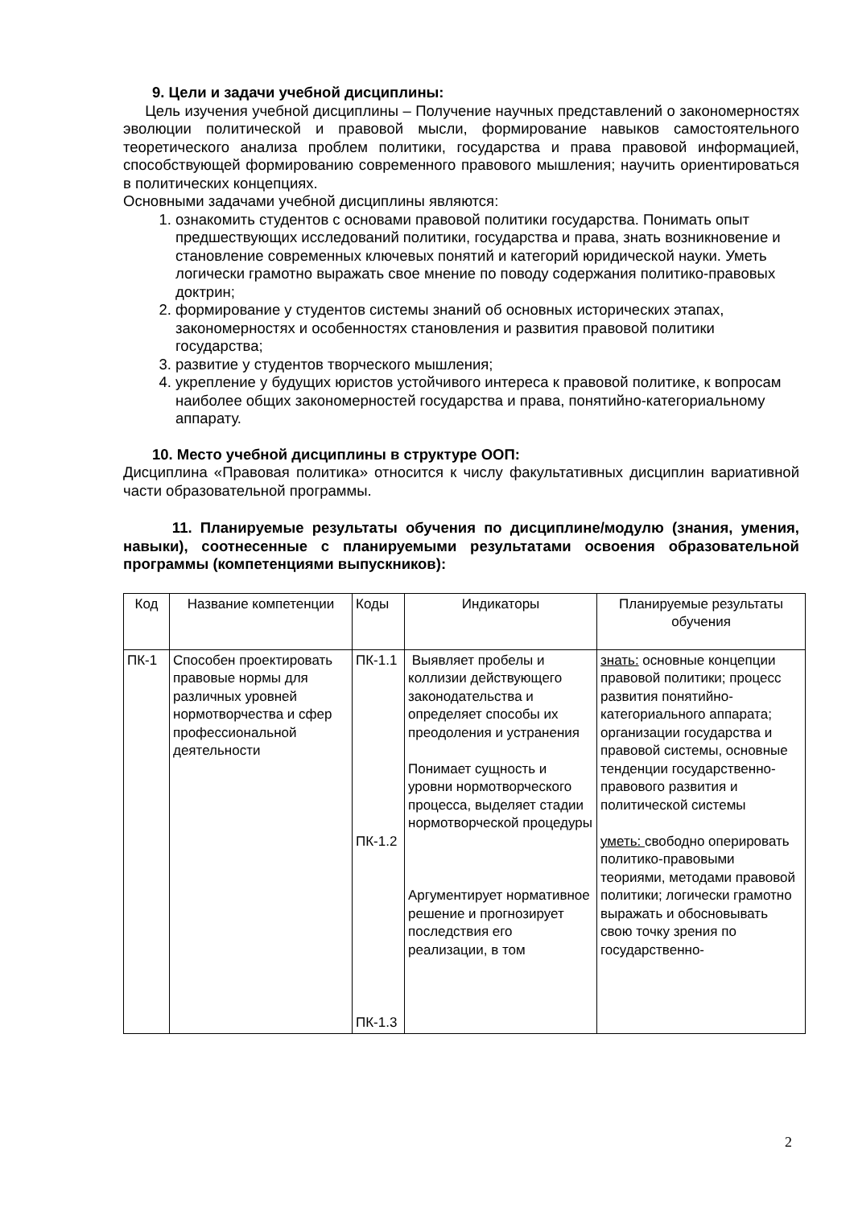9. Цели и задачи учебной дисциплины:
Цель изучения учебной дисциплины – Получение научных представлений о закономерностях эволюции политической и правовой мысли, формирование навыков самостоятельного теоретического анализа проблем политики, государства и права правовой информацией, способствующей формированию современного правового мышления; научить ориентироваться в политических концепциях.
Основными задачами учебной дисциплины являются:
1. ознакомить студентов с основами правовой политики государства. Понимать опыт предшествующих исследований политики, государства и права, знать возникновение и становление современных ключевых понятий и категорий юридической науки. Уметь логически грамотно выражать свое мнение по поводу содержания политико-правовых доктрин;
2. формирование у студентов системы знаний об основных исторических этапах, закономерностях и особенностях становления и развития правовой политики государства;
3. развитие у студентов творческого мышления;
4. укрепление у будущих юристов устойчивого интереса к правовой политике, к вопросам наиболее общих закономерностей государства и права, понятийно-категориальному аппарату.
10. Место учебной дисциплины в структуре ООП:
Дисциплина «Правовая политика» относится к числу факультативных дисциплин вариативной части образовательной программы.
11. Планируемые результаты обучения по дисциплине/модулю (знания, умения, навыки), соотнесенные с планируемыми результатами освоения образовательной программы (компетенциями выпускников):
| Код | Название компетенции | Коды | Индикаторы | Планируемые результаты обучения |
| ПК-1 | Способен проектировать правовые нормы для различных уровней нормотворчества и сфер профессиональной деятельности | ПК-1.1 ПК-1.2 ПК-1.3 | Выявляет пробелы и коллизии действующего законодательства и определяет способы их преодоления и устранения Понимает сущность и уровни нормотворческого процесса, выделяет стадии нормотворческой процедуры Аргументирует нормативное решение и прогнозирует последствия его реализации, в том | знать: основные концепции правовой политики; процесс развития понятийно-категориального аппарата; организации государства и правовой системы, основные тенденции государственно-правового развития и политической системы уметь: свободно оперировать политико-правовыми теориями, методами правовой политики; логически грамотно выражать и обосновывать свою точку зрения по государственно- |
2